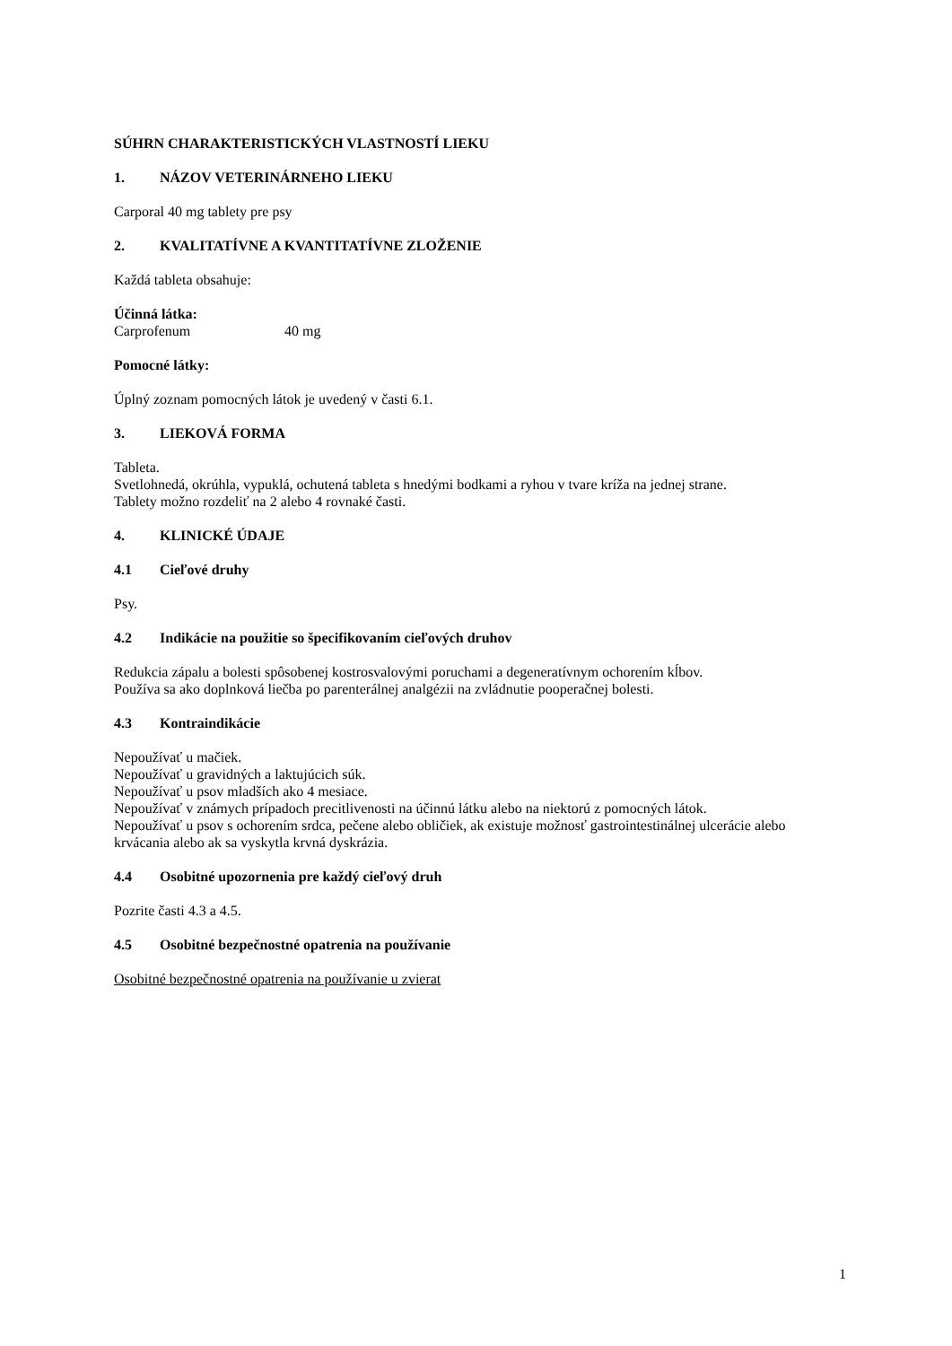SÚHRN CHARAKTERISTICKÝCH VLASTNOSTÍ LIEKU
1. NÁZOV VETERINÁRNEHO LIEKU
Carporal 40 mg tablety pre psy
2. KVALITATÍVNE A KVANTITATÍVNE ZLOŽENIE
Každá tableta obsahuje:
Účinná látka:
Carprofenum 40 mg
Pomocné látky:
Úplný zoznam pomocných látok je uvedený v časti 6.1.
3. LIEKOVÁ FORMA
Tableta.
Svetlohnedá, okrúhla, vypuklá, ochutená tableta s hnedými bodkami a ryhou v tvare kríža na jednej strane.
Tablety možno rozdeliť na 2 alebo 4 rovnaké časti.
4. KLINICKÉ ÚDAJE
4.1 Cieľové druhy
Psy.
4.2 Indikácie na použitie so špecifikovaním cieľových druhov
Redukcia zápalu a bolesti spôsobenej kostrosvalovými poruchami a degeneratívnym ochorením kĺbov.
Používa sa ako doplnková liečba po parenterálnej analgézii na zvládnutie pooperačnej bolesti.
4.3 Kontraindikácie
Nepoužívať u mačiek.
Nepoužívať u gravidných a laktujúcich súk.
Nepoužívať u psov mladších ako 4 mesiace.
Nepoužívať v známych prípadoch precitlivenosti na účinnú látku alebo na niektorú z pomocných látok.
Nepoužívať u psov s ochorením srdca, pečene alebo obličiek, ak existuje možnosť gastrointestinálnej ulcerácie alebo krvácania alebo ak sa vyskytla krvná dyskrázia.
4.4 Osobitné upozornenia pre každý cieľový druh
Pozrite časti 4.3 a 4.5.
4.5 Osobitné bezpečnostné opatrenia na používanie
Osobitné bezpečnostné opatrenia na používanie u zvierat
1